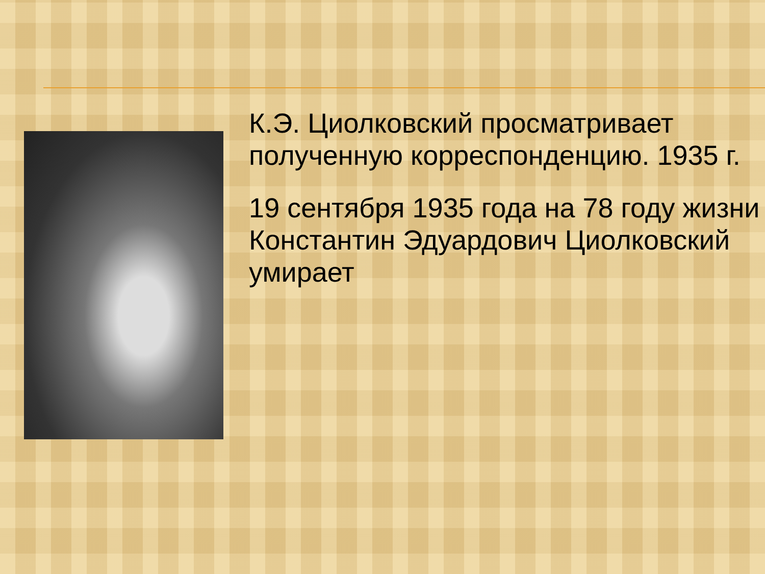К.Э. Циолковский просматривает полученную корреспонденцию. 1935 г.
19 сентября 1935 года на 78 году жизни Константин Эдуардович Циолковский умирает